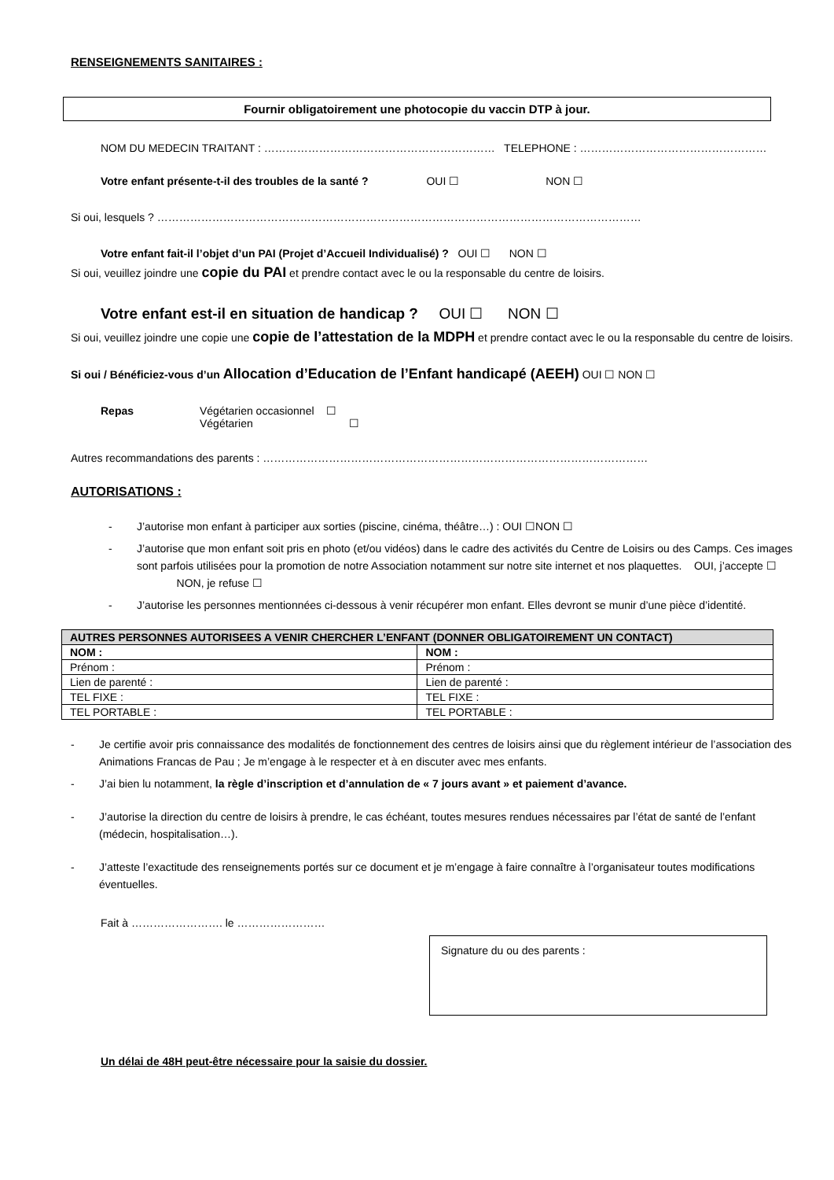RENSEIGNEMENTS SANITAIRES :
Fournir obligatoirement une photocopie du vaccin DTP à jour.
NOM DU MEDECIN TRAITANT : ……………………………………………………… TELEPHONE : ……………………………………………
Votre enfant présente-t-il des troubles de la santé ? OUI ☐ NON ☐
Si oui, lesquels ? ……………………………………………………………………………………………………………………
Votre enfant fait-il l’objet d’un PAI (Projet d’Accueil Individualisé) ? OUI ☐ NON ☐
Si oui, veuillez joindre une copie du PAI et prendre contact avec le ou la responsable du centre de loisirs.
Votre enfant est-il en situation de handicap ? OUI ☐ NON ☐
Si oui, veuillez joindre une copie une copie de l’attestation de la MDPH et prendre contact avec le ou la responsable du centre de loisirs.
Si oui / Bénéficiez-vous d’un Allocation d’Education de l’Enfant handicapé (AEEH) OUI ☐ NON ☐
Repas Végétarien occasionnel ☐
Végétarien ☐
Autres recommandations des parents : ……………………………………………………………………………………………
AUTORISATIONS :
- J’autorise mon enfant à participer aux sorties (piscine, cinéma, théâtre…) : OUI ☐NON ☐
- J’autorise que mon enfant soit pris en photo (et/ou vidéos) dans le cadre des activités du Centre de Loisirs ou des Camps. Ces images sont parfois utilisées pour la promotion de notre Association notamment sur notre site internet et nos plaquettes. OUI, j’accepte ☐ NON, je refuse ☐
- J’autorise les personnes mentionnées ci-dessous à venir récupérer mon enfant. Elles devront se munir d’une pièce d’identité.
| AUTRES PERSONNES AUTORISEES A VENIR CHERCHER L’ENFANT (DONNER OBLIGATOIREMENT UN CONTACT) | |
| NOM : | NOM : |
| Prénom : | Prénom : |
| Lien de parenté : | Lien de parenté : |
| TEL FIXE : | TEL FIXE : |
| TEL PORTABLE : | TEL PORTABLE : |
- Je certifie avoir pris connaissance des modalités de fonctionnement des centres de loisirs ainsi que du règlement intérieur de l’association des Animations Francas de Pau ; Je m’engage à le respecter et à en discuter avec mes enfants.
- J’ai bien lu notamment, la règle d’inscription et d’annulation de « 7 jours avant » et paiement d’avance.
- J’autorise la direction du centre de loisirs à prendre, le cas échéant, toutes mesures rendues nécessaires par l’état de santé de l’enfant (médecin, hospitalisation…).
- J’atteste l’exactitude des renseignements portés sur ce document et je m’engage à faire connaître à l’organisateur toutes modifications éventuelles.
Fait à ……………………. le ……………………
Signature du ou des parents :
Un délai de 48H peut-être nécessaire pour la saisie du dossier.